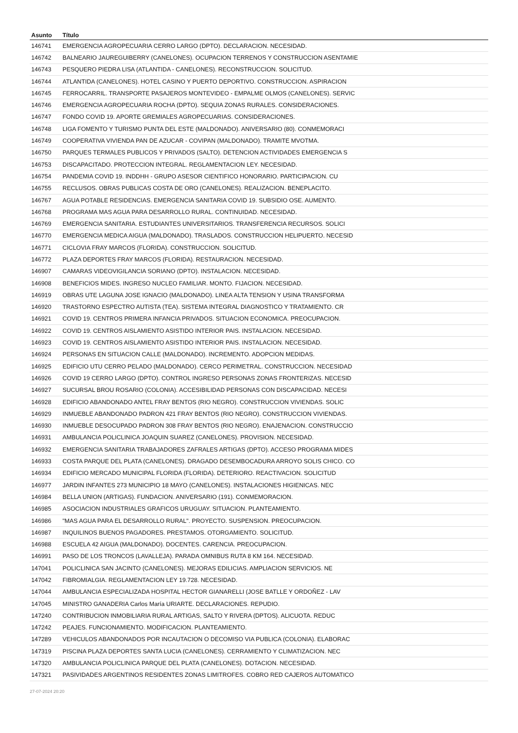| Asunto | Título |
| --- | --- |
| 146741 | EMERGENCIA AGROPECUARIA CERRO LARGO (DPTO). DECLARACION. NECESIDAD. |
| 146742 | BALNEARIO JAUREGUIBERRY (CANELONES). OCUPACION TERRENOS Y CONSTRUCCION ASENTAMIE |
| 146743 | PESQUERO PIEDRA LISA (ATLANTIDA - CANELONES). RECONSTRUCCION. SOLICITUD. |
| 146744 | ATLANTIDA (CANELONES). HOTEL CASINO Y PUERTO DEPORTIVO. CONSTRUCCION. ASPIRACION |
| 146745 | FERROCARRIL. TRANSPORTE PASAJEROS MONTEVIDEO - EMPALME OLMOS (CANELONES). SERVIC |
| 146746 | EMERGENCIA AGROPECUARIA ROCHA (DPTO). SEQUIA ZONAS RURALES. CONSIDERACIONES. |
| 146747 | FONDO COVID 19. APORTE GREMIALES AGROPECUARIAS. CONSIDERACIONES. |
| 146748 | LIGA FOMENTO Y TURISMO PUNTA DEL ESTE (MALDONADO). ANIVERSARIO (80). CONMEMORACI |
| 146749 | COOPERATIVA VIVIENDA PAN DE AZUCAR - COVIPAN (MALDONADO). TRAMITE MVOTMA. |
| 146750 | PARQUES TERMALES PUBLICOS Y PRIVADOS (SALTO). DETENCION ACTIVIDADES EMERGENCIA S |
| 146753 | DISCAPACITADO. PROTECCION INTEGRAL. REGLAMENTACION LEY. NECESIDAD. |
| 146754 | PANDEMIA COVID 19. INDDHH - GRUPO ASESOR CIENTIFICO HONORARIO. PARTICIPACION. CU |
| 146755 | RECLUSOS. OBRAS PUBLICAS COSTA DE ORO (CANELONES). REALIZACION. BENEPLACITO. |
| 146767 | AGUA POTABLE RESIDENCIAS. EMERGENCIA SANITARIA COVID 19. SUBSIDIO OSE. AUMENTO. |
| 146768 | PROGRAMA MAS AGUA PARA DESARROLLO RURAL. CONTINUIDAD. NECESIDAD. |
| 146769 | EMERGENCIA SANITARIA. ESTUDIANTES UNIVERSITARIOS. TRANSFERENCIA RECURSOS. SOLICI |
| 146770 | EMERGENCIA MEDICA AIGUA (MALDONADO). TRASLADOS. CONSTRUCCION HELIPUERTO. NECESID |
| 146771 | CICLOVIA FRAY MARCOS (FLORIDA). CONSTRUCCION. SOLICITUD. |
| 146772 | PLAZA DEPORTES FRAY MARCOS (FLORIDA). RESTAURACION. NECESIDAD. |
| 146907 | CAMARAS VIDEOVIGILANCIA SORIANO (DPTO). INSTALACION. NECESIDAD. |
| 146908 | BENEFICIOS MIDES. INGRESO NUCLEO FAMILIAR. MONTO. FIJACION. NECESIDAD. |
| 146919 | OBRAS UTE LAGUNA JOSE IGNACIO (MALDONADO). LINEA ALTA TENSION Y USINA TRANSFORMA |
| 146920 | TRASTORNO ESPECTRO AUTISTA (TEA). SISTEMA INTEGRAL DIAGNOSTICO Y TRATAMIENTO. CR |
| 146921 | COVID 19. CENTROS PRIMERA INFANCIA PRIVADOS. SITUACION ECONOMICA. PREOCUPACION. |
| 146922 | COVID 19. CENTROS AISLAMIENTO ASISTIDO INTERIOR PAIS. INSTALACION. NECESIDAD. |
| 146923 | COVID 19. CENTROS AISLAMIENTO ASISTIDO INTERIOR PAIS. INSTALACION. NECESIDAD. |
| 146924 | PERSONAS EN SITUACION CALLE (MALDONADO). INCREMENTO. ADOPCION MEDIDAS. |
| 146925 | EDIFICIO UTU CERRO PELADO (MALDONADO). CERCO PERIMETRAL. CONSTRUCCION. NECESIDAD |
| 146926 | COVID 19 CERRO LARGO (DPTO). CONTROL INGRESO PERSONAS ZONAS FRONTERIZAS. NECESID |
| 146927 | SUCURSAL BROU ROSARIO (COLONIA). ACCESIBILIDAD PERSONAS CON DISCAPACIDAD. NECESI |
| 146928 | EDIFICIO ABANDONADO ANTEL FRAY BENTOS (RIO NEGRO). CONSTRUCCION VIVIENDAS. SOLIC |
| 146929 | INMUEBLE ABANDONADO PADRON 421 FRAY BENTOS (RIO NEGRO). CONSTRUCCION VIVIENDAS. |
| 146930 | INMUEBLE DESOCUPADO PADRON 308 FRAY BENTOS (RIO NEGRO). ENAJENACION. CONSTRUCCIO |
| 146931 | AMBULANCIA POLICLINICA JOAQUIN SUAREZ (CANELONES). PROVISION. NECESIDAD. |
| 146932 | EMERGENCIA SANITARIA TRABAJADORES ZAFRALES ARTIGAS (DPTO). ACCESO PROGRAMA MIDES |
| 146933 | COSTA PARQUE DEL PLATA (CANELONES). DRAGADO DESEMBOCADURA ARROYO SOLIS CHICO. CO |
| 146934 | EDIFICIO MERCADO MUNICIPAL FLORIDA (FLORIDA). DETERIORO. REACTIVACION. SOLICITUD |
| 146977 | JARDIN INFANTES 273 MUNICIPIO 18 MAYO (CANELONES). INSTALACIONES HIGIENICAS. NEC |
| 146984 | BELLA UNION (ARTIGAS). FUNDACION. ANIVERSARIO (191). CONMEMORACION. |
| 146985 | ASOCIACION INDUSTRIALES GRAFICOS URUGUAY. SITUACION. PLANTEAMIENTO. |
| 146986 | "MAS AGUA PARA EL DESARROLLO RURAL". PROYECTO. SUSPENSION. PREOCUPACION. |
| 146987 | INQUILINOS BUENOS PAGADORES. PRESTAMOS. OTORGAMIENTO. SOLICITUD. |
| 146988 | ESCUELA 42 AIGUA (MALDONADO). DOCENTES. CARENCIA. PREOCUPACION. |
| 146991 | PASO DE LOS TRONCOS (LAVALLEJA). PARADA OMNIBUS RUTA 8 KM 164. NECESIDAD. |
| 147041 | POLICLINICA SAN JACINTO (CANELONES). MEJORAS EDILICIAS. AMPLIACION SERVICIOS. NE |
| 147042 | FIBROMIALGIA. REGLAMENTACION LEY 19.728. NECESIDAD. |
| 147044 | AMBULANCIA ESPECIALIZADA HOSPITAL HECTOR GIANARELLI (JOSE BATLLE Y ORDOÑEZ - LAV |
| 147045 | MINISTRO GANADERIA Carlos María URIARTE. DECLARACIONES. REPUDIO. |
| 147240 | CONTRIBUCION INMOBILIARIA RURAL ARTIGAS, SALTO Y RIVERA (DPTOS). ALICUOTA. REDUC |
| 147242 | PEAJES. FUNCIONAMIENTO. MODIFICACION. PLANTEAMIENTO. |
| 147289 | VEHICULOS ABANDONADOS POR INCAUTACION O DECOMISO VIA PUBLICA (COLONIA). ELABORAC |
| 147319 | PISCINA PLAZA DEPORTES SANTA LUCIA (CANELONES). CERRAMIENTO Y CLIMATIZACION. NEC |
| 147320 | AMBULANCIA POLICLINICA PARQUE DEL PLATA (CANELONES). DOTACION. NECESIDAD. |
| 147321 | PASIVIDADES ARGENTINOS RESIDENTES ZONAS LIMITROFES. COBRO RED CAJEROS AUTOMATICO |
27-07-2024 20:20